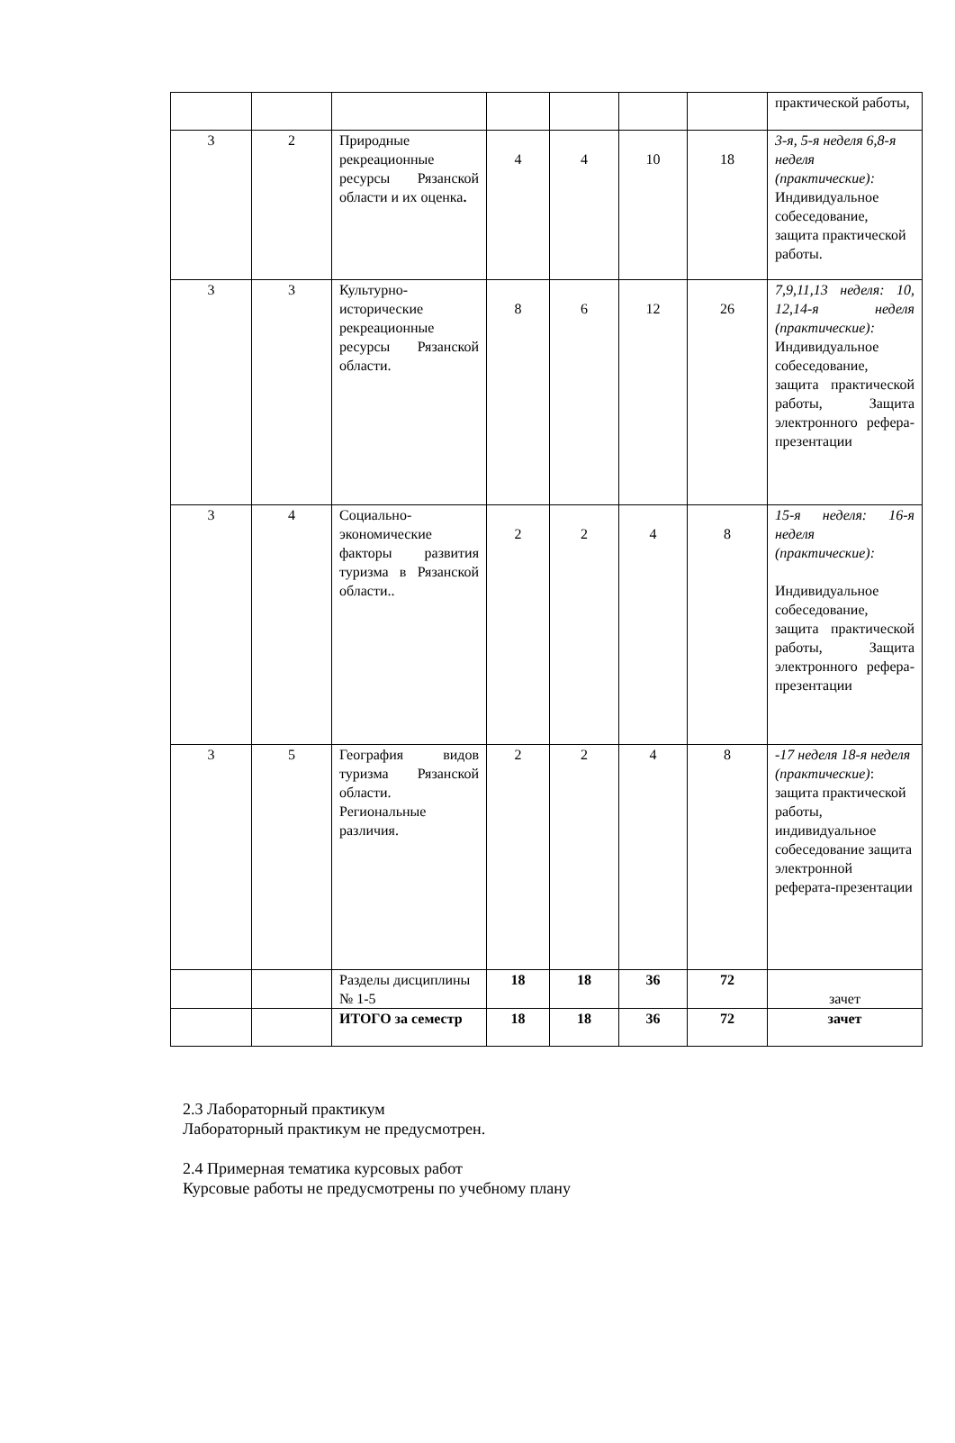| | | | | | | | практической работы, |
| 3 | 2 | Природные рекреационные ресурсы Рязанской области и их оценка . | 4 | 4 | 10 | 18 | 3-я, 5-я неделя 6,8-я неделя (практические): Индивидуальное собеседование, защита практической работы. |
| 3 | 3 | Культурно-исторические рекреационные ресурсы Рязанской области. | 8 | 6 | 12 | 26 | 7,9,11,13 неделя: 10, 12,14-я неделя (практические): Индивидуальное собеседование, защита практической работы, Защита электронного рефера-презентации |
| 3 | 4 | Социально-экономические факторы развития туризма в Рязанской области.. | 2 | 2 | 4 | 8 | 15-я неделя: 16-я неделя (практические): Индивидуальное собеседование, защита практической работы, Защита электронного рефера-презентации |
| 3 | 5 | География видов туризма Рязанской области. Региональные различия. | 2 | 2 | 4 | 8 | -17 неделя 18-я неделя (практические) : защита практической работы, индивидуальное собеседование защита электронной реферата-презентации |
| | | Разделы дисциплины № 1-5 | 18 | 18 | 36 | 72 | зачет |
| | | ИТОГО за семестр | 18 | 18 | 36 | 72 | зачет |
2.3 Лабораторный практикум
Лабораторный практикум не предусмотрен.
2.4 Примерная тематика курсовых работ
Курсовые работы не предусмотрены по учебному плану